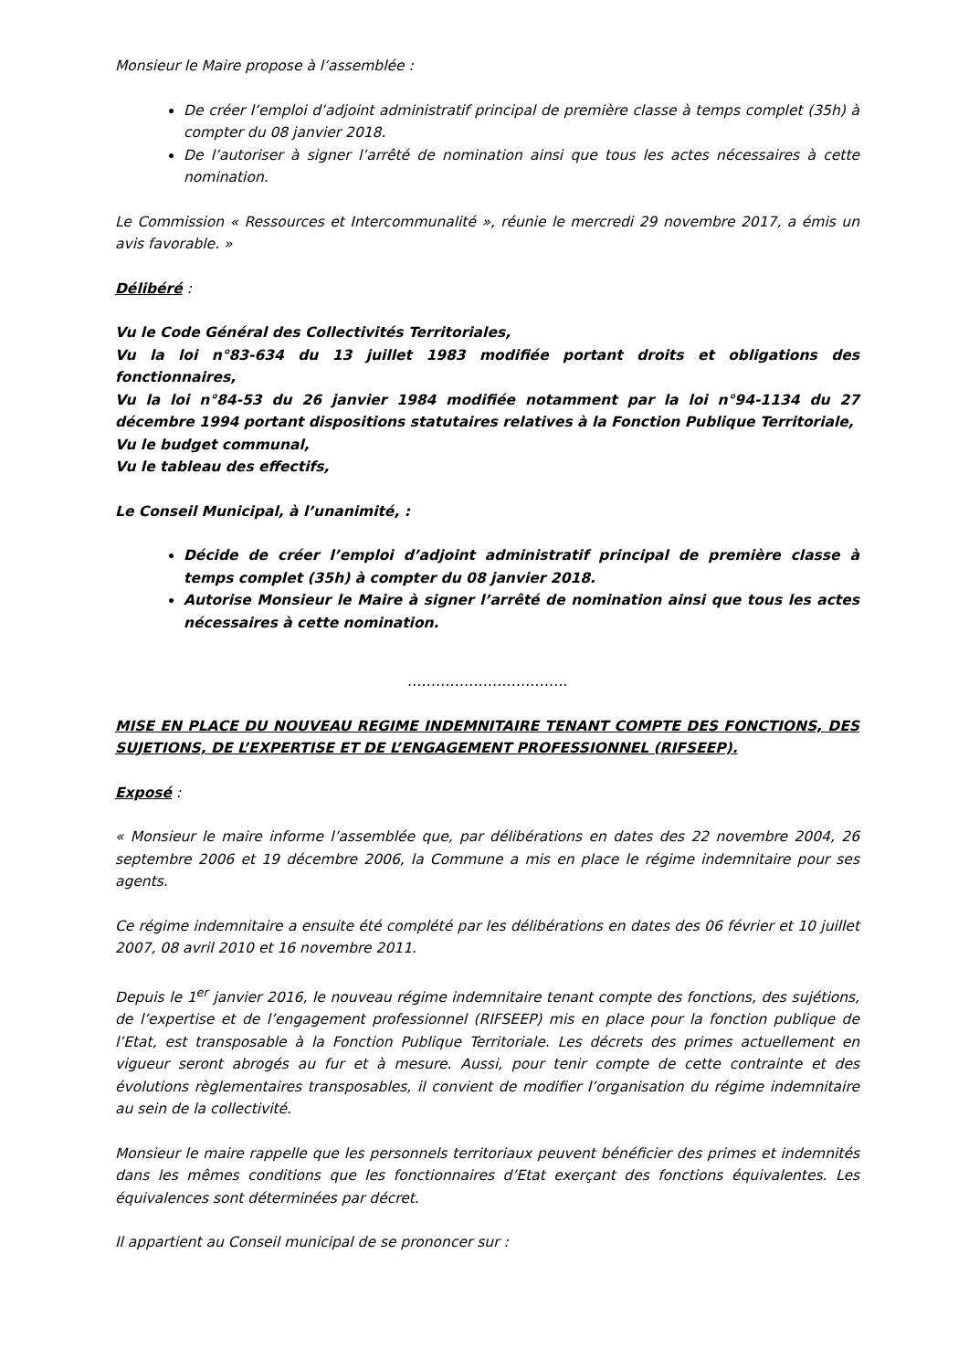Monsieur le Maire propose à l’assemblée :
De créer l’emploi d’adjoint administratif principal de première classe à temps complet (35h) à compter du 08 janvier 2018.
De l’autoriser à signer l’arrêté de nomination ainsi que tous les actes nécessaires à cette nomination.
Le Commission « Ressources et Intercommunalité », réunie le mercredi 29 novembre 2017, a émis un avis favorable. »
Délibéré :
Vu le Code Général des Collectivités Territoriales,
Vu la loi n°83-634 du 13 juillet 1983 modifiée portant droits et obligations des fonctionnaires,
Vu la loi n°84-53 du 26 janvier 1984 modifiée notamment par la loi n°94-1134 du 27 décembre 1994 portant dispositions statutaires relatives à la Fonction Publique Territoriale,
Vu le budget communal,
Vu le tableau des effectifs,
Le Conseil Municipal, à l’unanimité, :
Décide de créer l’emploi d’adjoint administratif principal de première classe à temps complet (35h) à compter du 08 janvier 2018.
Autorise Monsieur le Maire à signer l’arrêté de nomination ainsi que tous les actes nécessaires à cette nomination.
…………………………….
MISE EN PLACE DU NOUVEAU REGIME INDEMNITAIRE TENANT COMPTE DES FONCTIONS, DES SUJETIONS, DE L’EXPERTISE ET DE L’ENGAGEMENT PROFESSIONNEL (RIFSEEP).
Exposé :
« Monsieur le maire informe l’assemblée que, par délibérations en dates des 22 novembre 2004, 26 septembre 2006 et 19 décembre 2006, la Commune a mis en place le régime indemnitaire pour ses agents.
Ce régime indemnitaire a ensuite été complété par les délibérations en dates des 06 février et 10 juillet 2007, 08 avril 2010 et 16 novembre 2011.
Depuis le 1<sup>er</sup> janvier 2016, le nouveau régime indemnitaire tenant compte des fonctions, des sujétions, de l’expertise et de l’engagement professionnel (RIFSEEP) mis en place pour la fonction publique de l’Etat, est transposable à la Fonction Publique Territoriale. Les décrets des primes actuellement en vigueur seront abrogés au fur et à mesure. Aussi, pour tenir compte de cette contrainte et des évolutions règlementaires transposables, il convient de modifier l’organisation du régime indemnitaire au sein de la collectivité.
Monsieur le maire rappelle que les personnels territoriaux peuvent bénéficier des primes et indemnités dans les mêmes conditions que les fonctionnaires d’Etat exerçant des fonctions équivalentes. Les équivalences sont déterminées par décret.
Il appartient au Conseil municipal de se prononcer sur :